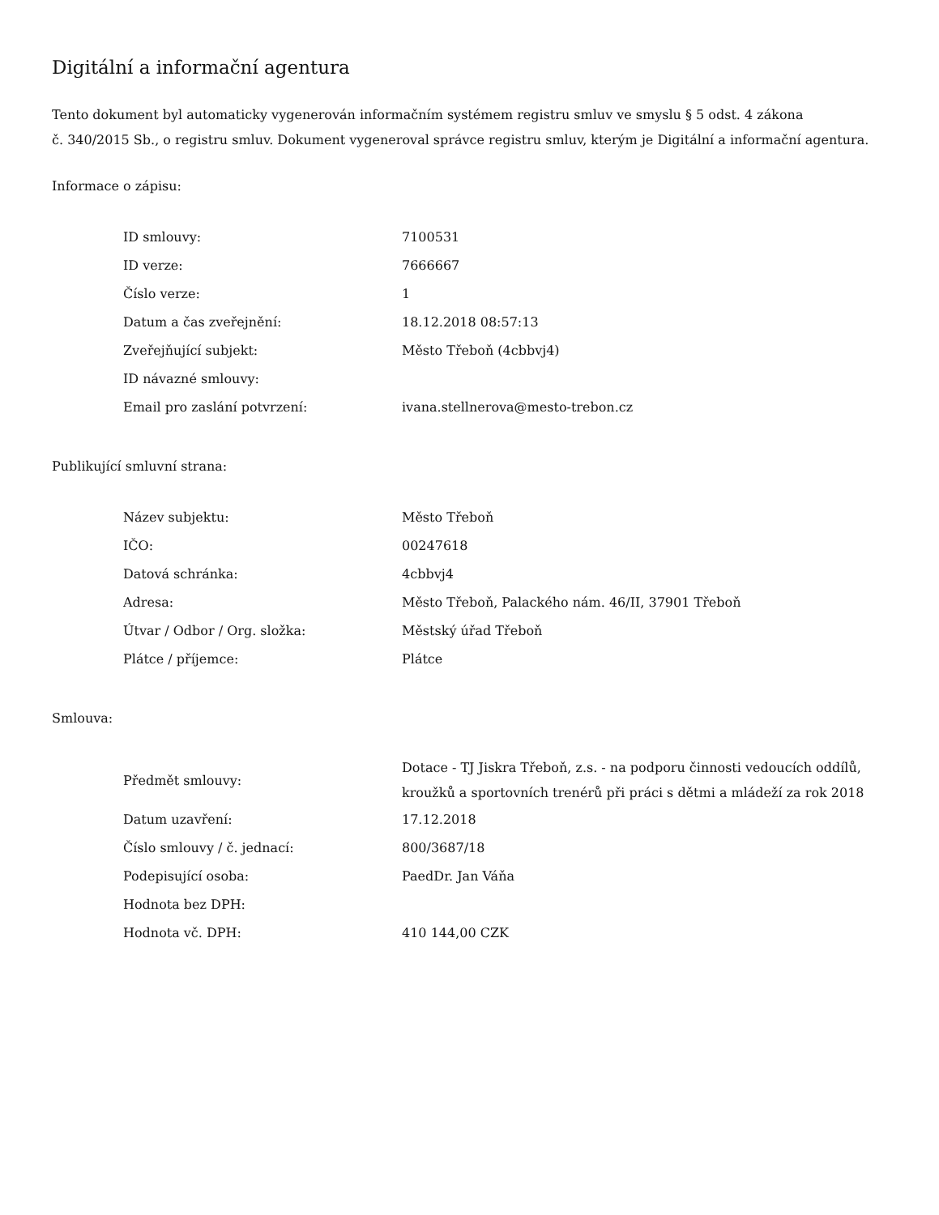Digitální a informační agentura
Tento dokument byl automaticky vygenerován informačním systémem registru smluv ve smyslu § 5 odst. 4 zákona
č. 340/2015 Sb., o registru smluv. Dokument vygeneroval správce registru smluv, kterým je Digitální a informační agentura.
Informace o zápisu:
| ID smlouvy: | 7100531 |
| ID verze: | 7666667 |
| Číslo verze: | 1 |
| Datum a čas zveřejnění: | 18.12.2018 08:57:13 |
| Zveřejňující subjekt: | Město Třeboň (4cbbvj4) |
| ID návazné smlouvy: | |
| Email pro zaslání potvrzení: | ivana.stellnerova@mesto-trebon.cz |
Publikující smluvní strana:
| Název subjektu: | Město Třeboň |
| IČO: | 00247618 |
| Datová schránka: | 4cbbvj4 |
| Adresa: | Město Třeboň, Palackého nám. 46/II, 37901 Třeboň |
| Útvar / Odbor / Org. složka: | Městský úřad Třeboň |
| Plátce / příjemce: | Plátce |
Smlouva:
| Předmět smlouvy: | Dotace - TJ Jiskra Třeboň, z.s. - na podporu činnosti vedoucích oddílů, kroužků a sportovních trenérů při práci s dětmi a mládeží za rok 2018 |
| Datum uzavření: | 17.12.2018 |
| Číslo smlouvy / č. jednací: | 800/3687/18 |
| Podepisující osoba: | PaedDr. Jan Váňa |
| Hodnota bez DPH: | |
| Hodnota vč. DPH: | 410 144,00 CZK |